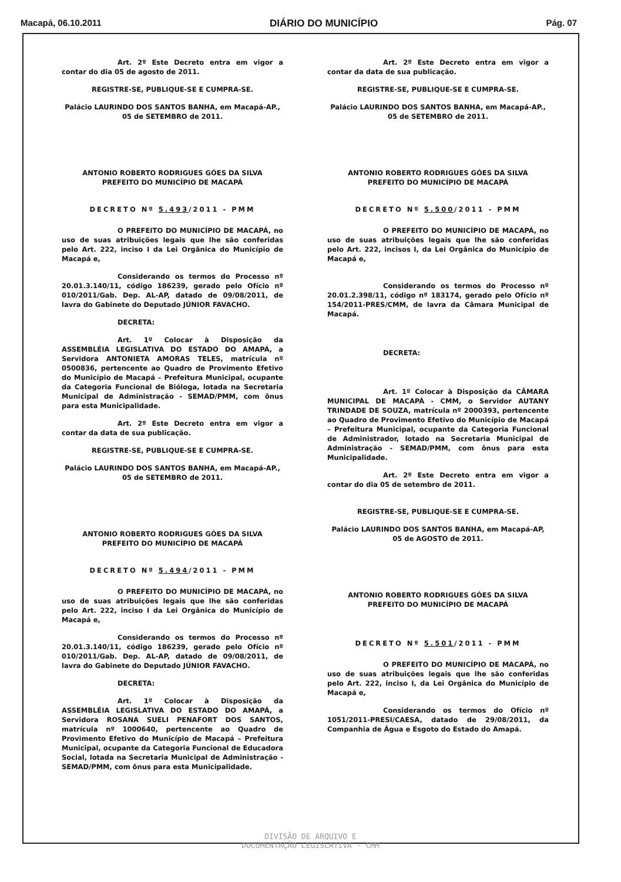Macapá, 06.10.2011 DIÁRIO DO MUNICÍPIO Pág. 07
Art. 2º Este Decreto entra em vigor a contar do dia 05 de agosto de 2011.
REGISTRE-SE, PUBLIQUE-SE E CUMPRA-SE.
Palácio LAURINDO DOS SANTOS BANHA, em Macapá-AP., 05 de SETEMBRO de 2011.
ANTONIO ROBERTO RODRIGUES GÓES DA SILVA
PREFEITO DO MUNICÍPIO DE MACAPÁ
DECRETO Nº 5.493/2011 - PMM
O PREFEITO DO MUNICÍPIO DE MACAPÁ, no uso de suas atribuições legais que lhe são conferidas pelo Art. 222, inciso I da Lei Orgânica do Município de Macapá e,
Considerando os termos do Processo nº 20.01.3.140/11, código 186239, gerado pelo Ofício nº 010/2011/Gab. Dep. AL-AP, datado de 09/08/2011, de lavra do Gabinete do Deputado JÚNIOR FAVACHO.
DECRETA:
Art. 1º Colocar à Disposição da ASSEMBLÉIA LEGISLATIVA DO ESTADO DO AMAPÁ, a Servidora ANTONIETA AMORAS TELES, matrícula nº 0500836, pertencente ao Quadro de Provimento Efetivo do Município de Macapá – Prefeitura Municipal, ocupante da Categoria Funcional de Bióloga, lotada na Secretaria Municipal de Administração - SEMAD/PMM, com ônus para esta Municipalidade.
Art. 2º Este Decreto entra em vigor a contar da data de sua publicação.
REGISTRE-SE, PUBLIQUE-SE E CUMPRA-SE.
Palácio LAURINDO DOS SANTOS BANHA, em Macapá-AP., 05 de SETEMBRO de 2011.
ANTONIO ROBERTO RODRIGUES GÓES DA SILVA
PREFEITO DO MUNICÍPIO DE MACAPÁ
DECRETO Nº 5.494/2011 - PMM
O PREFEITO DO MUNICÍPIO DE MACAPÁ, no uso de suas atribuições legais que lhe são conferidas pelo Art. 222, inciso I da Lei Orgânica do Município de Macapá e,
Considerando os termos do Processo nº 20.01.3.140/11, código 186239, gerado pelo Ofício nº 010/2011/Gab. Dep. AL-AP, datado de 09/08/2011, de lavra do Gabinete do Deputado JÚNIOR FAVACHO.
DECRETA:
Art. 1º Colocar à Disposição da ASSEMBLÉIA LEGISLATIVA DO ESTADO DO AMAPÁ, a Servidora ROSANA SUELI PENAFORT DOS SANTOS, matrícula nº 1000640, pertencente ao Quadro de Provimento Efetivo do Município de Macapá – Prefeitura Municipal, ocupante da Categoria Funcional de Educadora Social, lotada na Secretaria Municipal de Administração - SEMAD/PMM, com ônus para esta Municipalidade.
Art. 2º Este Decreto entra em vigor a contar da data de sua publicação.
REGISTRE-SE, PUBLIQUE-SE E CUMPRA-SE.
Palácio LAURINDO DOS SANTOS BANHA, em Macapá-AP., 05 de SETEMBRO de 2011.
ANTONIO ROBERTO RODRIGUES GÓES DA SILVA
PREFEITO DO MUNICÍPIO DE MACAPÁ
DECRETO Nº 5.500/2011 - PMM
O PREFEITO DO MUNICÍPIO DE MACAPÁ, no uso de suas atribuições legais que lhe são conferidas pelo Art. 222, incisos I, da Lei Orgânica do Município de Macapá e,
Considerando os termos do Processo nº 20.01.2.398/11, código nº 183174, gerado pelo Ofício nº 154/2011-PRES/CMM, de lavra da Câmara Municipal de Macapá.
DECRETA:
Art. 1º Colocar à Disposição da CÂMARA MUNICIPAL DE MACAPÁ - CMM, o Servidor AUTANY TRINDADE DE SOUZA, matrícula nº 2000393, pertencente ao Quadro de Provimento Efetivo do Município de Macapá – Prefeitura Municipal, ocupante da Categoria Funcional de Administrador, lotado na Secretaria Municipal de Administração - SEMAD/PMM, com ônus para esta Municipalidade.
Art. 2º Este Decreto entra em vigor a contar do dia 05 de setembro de 2011.
REGISTRE-SE, PUBLIQUE-SE E CUMPRA-SE.
Palácio LAURINDO DOS SANTOS BANHA, em Macapá-AP, 05 de AGOSTO de 2011.
ANTONIO ROBERTO RODRIGUES GÓES DA SILVA
PREFEITO DO MUNICÍPIO DE MACAPÁ
DECRETO Nº 5.501/2011 - PMM
O PREFEITO DO MUNICÍPIO DE MACAPÁ, no uso de suas atribuições legais que lhe são conferidas pelo Art. 222, inciso I, da Lei Orgânica do Município de Macapá e,
Considerando os termos do Ofício nº 1051/2011-PRESI/CAESA, datado de 29/08/2011, da Companhia de Água e Esgoto do Estado do Amapá.
DIVISÃO DE ARQUIVO E
DOCUMENTAÇÃO LEGISLATIVA - CMM